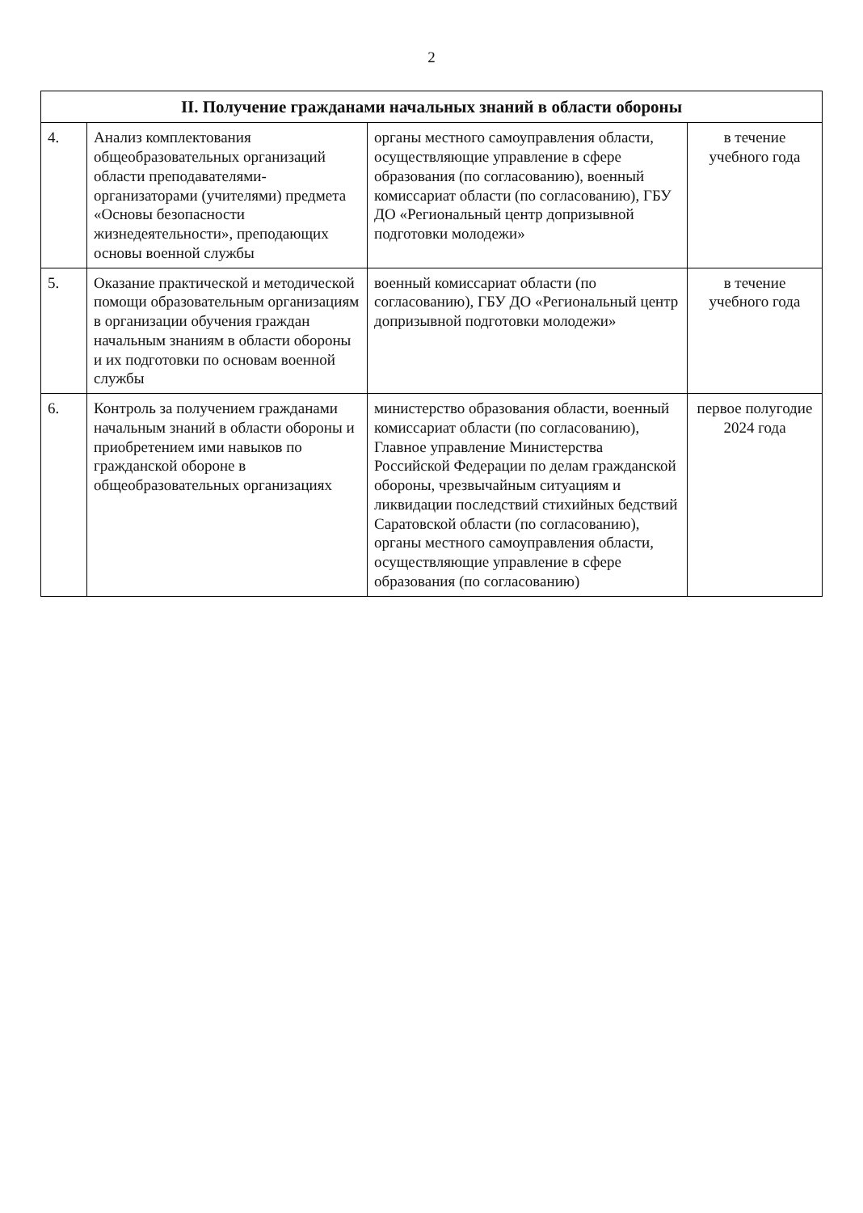2
| II. Получение гражданами начальных знаний в области обороны | | | |
| --- | --- | --- | --- |
| 4. | Анализ комплектования общеобразовательных организаций области преподавателями-организаторами (учителями) предмета «Основы безопасности жизнедеятельности», преподающих основы военной службы | органы местного самоуправления области, осуществляющие управление в сфере образования (по согласованию), военный комиссариат области (по согласованию), ГБУ ДО «Региональный центр допризывной подготовки молодежи» | в течение учебного года |
| 5. | Оказание практической и методической помощи образовательным организациям в организации обучения граждан начальным знаниям в области обороны и их подготовки по основам военной службы | военный комиссариат области (по согласованию), ГБУ ДО «Региональный центр допризывной подготовки молодежи» | в течение учебного года |
| 6. | Контроль за получением гражданами начальным знаний в области обороны и приобретением ими навыков по гражданской обороне в общеобразовательных организациях | министерство образования области, военный комиссариат области (по согласованию), Главное управление Министерства Российской Федерации по делам гражданской обороны, чрезвычайным ситуациям и ликвидации последствий стихийных бедствий Саратовской области (по согласованию), органы местного самоуправления области, осуществляющие управление в сфере образования (по согласованию) | первое полугодие 2024 года |